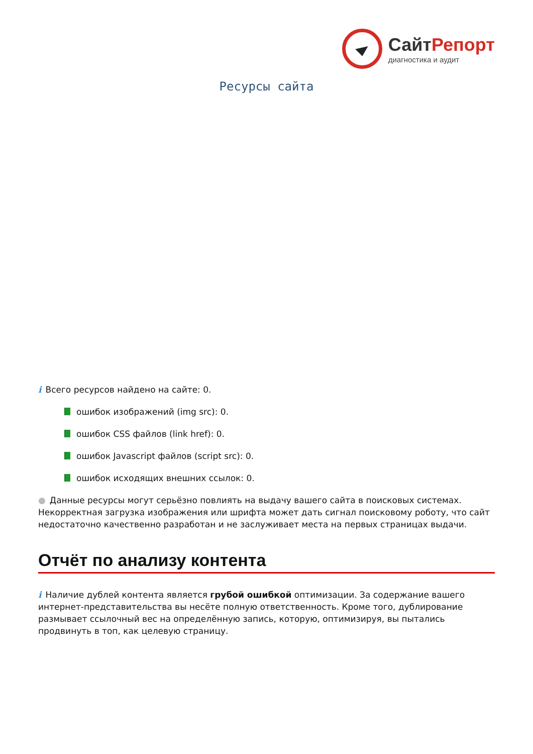Сайт Репорт
диагностика и аудит
Ресурсы сайта
i Всего ресурсов найдено на сайте: 0.
ошибок изображений (img src): 0.
ошибок CSS файлов (link href): 0.
ошибок Javascript файлов (script src): 0.
ошибок исходящих внешних ссылок: 0.
● Данные ресурсы могут серьёзно повлиять на выдачу вашего сайта в поисковых системах. Некорректная загрузка изображения или шрифта может дать сигнал поисковому роботу, что сайт недостаточно качественно разработан и не заслуживает места на первых страницах выдачи.
Отчёт по анализу контента
i Наличие дублей контента является грубой ошибкой оптимизации. За содержание вашего интернет-представительства вы несёте полную ответственность. Кроме того, дублирование размывает ссылочный вес на определённую запись, которую, оптимизируя, вы пытались продвинуть в топ, как целевую страницу.